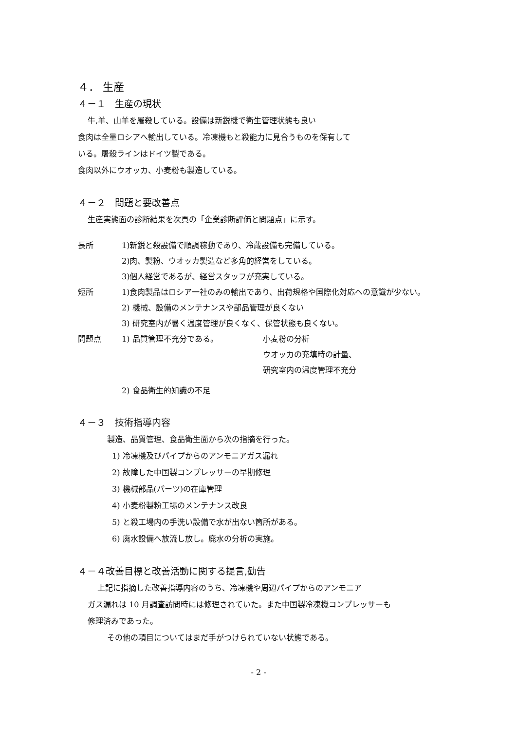４． 生産
４－１　生産の現状
牛,羊、山羊を屠殺している。設備は新鋭機で衛生管理状態も良い
食肉は全量ロシアへ輸出している。冷凍機もと殺能力に見合うものを保有して
いる。屠殺ラインはドイツ製である。
食肉以外にウオッカ、小麦粉も製造している。
４－２　問題と要改善点
生産実態面の診断結果を次頁の「企業診断評価と問題点」に示す。
長所 1)新鋭と殺設備で順調稼動であり、冷蔵設備も完備している。
2)肉、製粉、ウオッカ製造など多角的経営をしている。
3)個人経営であるが、経営スタッフが充実している。
短所 1)食肉製品はロシア一社のみの輸出であり、出荷規格や国際化対応への意識が少ない。
2) 機械、設備のメンテナンスや部品管理が良くない
3) 研究室内が暑く温度管理が良くなく、保管状態も良くない。
問題点 1) 品質管理不充分である。 小麦粉の分析
ウオッカの充填時の計量、
研究室内の温度管理不充分
2) 食品衛生的知識の不足
４－３　技術指導内容
製造、品質管理、食品衛生面から次の指摘を行った。
1) 冷凍機及びパイプからのアンモニアガス漏れ
2) 故障した中国製コンプレッサーの早期修理
3) 機械部品(パーツ)の在庫管理
4) 小麦粉製粉工場のメンテナンス改良
5) と殺工場内の手洗い設備で水が出ない箇所がある。
6) 廃水設備へ放流し放し。廃水の分析の実施。
４－４改善目標と改善活動に関する提言,勧告
上記に指摘した改善指導内容のうち、冷凍機や周辺パイプからのアンモニア
ガス漏れは 10 月調査訪問時には修理されていた。また中国製冷凍機コンプレッサーも
修理済みであった。
その他の項目についてはまだ手がつけられていない状態である。
- 2 -